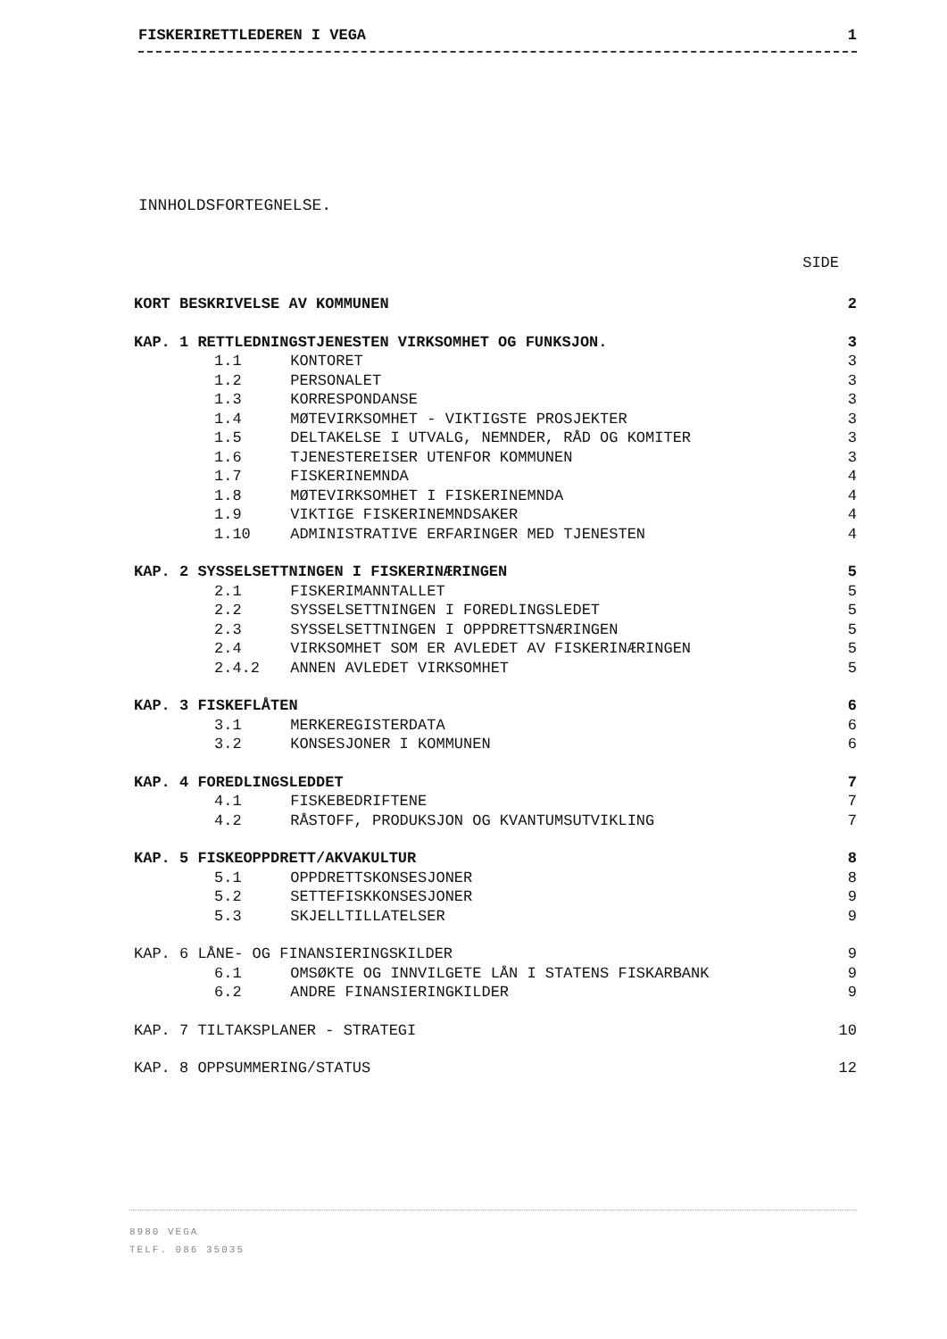FISKERIRETTLEDEREN I VEGA 1
INNHOLDSFORTEGNELSE.
SIDE
KORT BESKRIVELSE AV KOMMUNEN 2
KAP. 1 RETTLEDNINGSTJENESTEN VIRKSOMHET OG FUNKSJON. 3
1.1 KONTORET 3
1.2 PERSONALET 3
1.3 KORRESPONDANSE 3
1.4 MØTEVIRKSOMHET - VIKTIGSTE PROSJEKTER 3
1.5 DELTAKELSE I UTVALG, NEMNDER, RÅD OG KOMITER 3
1.6 TJENESTEREISER UTENFOR KOMMUNEN 3
1.7 FISKERINEMNDA 4
1.8 MØTEVIRKSOMHET I FISKERINEMNDA 4
1.9 VIKTIGE FISKERINEMNDSAKER 4
1.10 ADMINISTRATIVE ERFARINGER MED TJENESTEN 4
KAP. 2 SYSSELSETTNINGEN I FISKERINÆRINGEN 5
2.1 FISKERIMANNTALLET 5
2.2 SYSSELSETTNINGEN I FOREDLINGSLEDET 5
2.3 SYSSELSETTNINGEN I OPPDRETTSNÆRINGEN 5
2.4 VIRKSOMHET SOM ER AVLEDET AV FISKERINÆRINGEN 5
2.4.2 ANNEN AVLEDET VIRKSOMHET 5
KAP. 3 FISKEFLÅTEN 6
3.1 MERKEREGISTERDATA 6
3.2 KONSESJONER I KOMMUNEN 6
KAP. 4 FOREDLINGSLEDDET 7
4.1 FISKEBEDRIFTENE 7
4.2 RÅSTOFF, PRODUKSJON OG KVANTUMSUTVIKLING 7
KAP. 5 FISKEOPPDRETT/AKVAKULTUR 8
5.1 OPPDRETTSKONSESJONER 8
5.2 SETTEFISKKONSESJONER 9
5.3 SKJELLTILLATELSER 9
KAP. 6 LÅNE- OG FINANSIERINGSKILDER 9
6.1 OMSØKTE OG INNVILGETE LÅN I STATENS FISKARBANK 9
6.2 ANDRE FINANSIERINGKILDER 9
KAP. 7 TILTAKSPLANER - STRATEGI 10
KAP. 8 OPPSUMMERING/STATUS 12
8980 VEGA
TELF. 086 35035